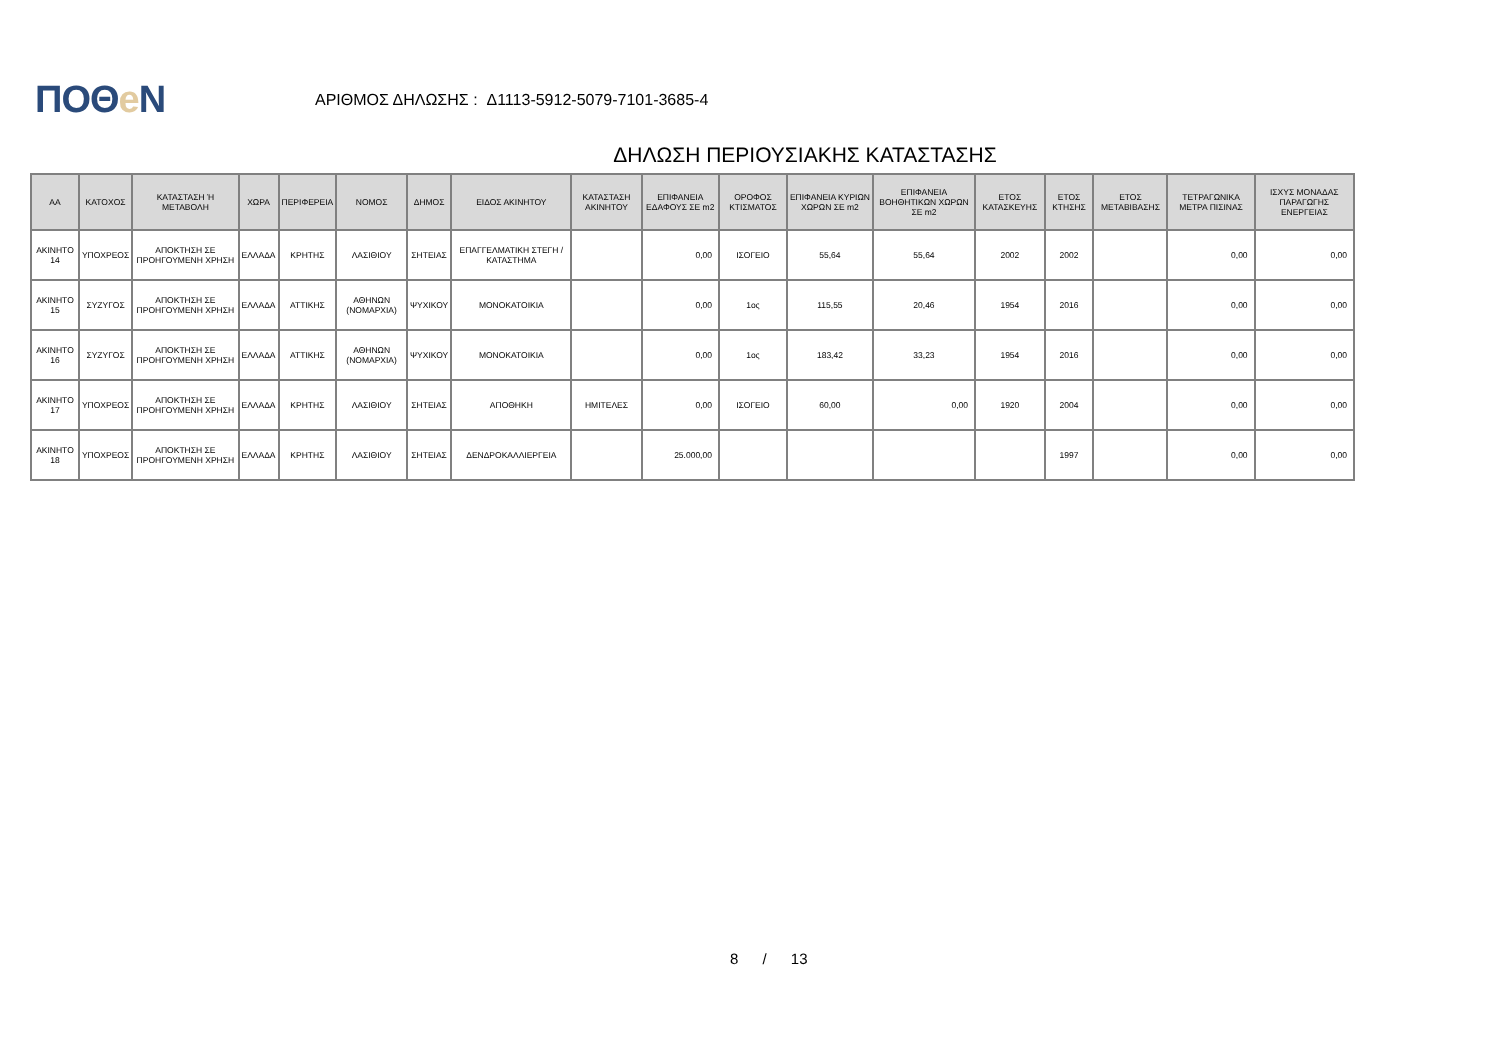ΠΟΘe Ν
ΑΡΙΘΜΟΣ ΔΗΛΩΣΗΣ : Δ1113-5912-5079-7101-3685-4
ΔΗΛΩΣΗ ΠΕΡΙΟΥΣΙΑΚΗΣ ΚΑΤΑΣΤΑΣΗΣ
| ΑΑ | ΚΑΤΟΧΟΣ | ΚΑΤΑΣΤΑΣΗ Ή ΜΕΤΑΒΟΛΗ | ΧΩΡΑ | ΠΕΡΙΦΕΡΕΙΑ | ΝΟΜΟΣ | ΔΗΜΟΣ | ΕΙΔΟΣ ΑΚΙΝΗΤΟΥ | ΚΑΤΑΣΤΑΣΗ ΑΚΙΝΗΤΟΥ | ΕΠΙΦΑΝΕΙΑ ΕΔΑΦΟΥΣ ΣΕ m2 | ΟΡΟΦΟΣ ΚΤΙΣΜΑΤΟΣ | ΕΠΙΦΑΝΕΙΑ ΚΥΡΙΩΝ ΧΩΡΩΝ ΣΕ m2 | ΕΠΙΦΑΝΕΙΑ ΒΟΗΘΗΤΙΚΩΝ ΧΩΡΩΝ ΣΕ m2 | ΕΤΟΣ ΚΑΤΑΣΚΕΥΗΣ | ΕΤΟΣ ΚΤΗΣΗΣ | ΕΤΟΣ ΜΕΤΑΒΙΒΑΣΗΣ | ΤΕΤΡΑΓΩΝΙΚΑ ΜΕΤΡΑ ΠΙΣΙΝΑΣ | ΙΣΧΥΣ ΜΟΝΑΔΑΣ ΠΑΡΑΓΩΓΗΣ ΕΝΕΡΓΕΙΑΣ |
| --- | --- | --- | --- | --- | --- | --- | --- | --- | --- | --- | --- | --- | --- | --- | --- | --- | --- |
| ΑΚΙΝΗΤΟ 14 | ΥΠΟΧΡΕΟΣ | ΑΠΟΚΤΗΣΗ ΣΕ ΠΡΟΗΓΟΥΜΕΝΗ ΧΡΗΣΗ | ΕΛΛΑΔΑ | ΚΡΗΤΗΣ | ΛΑΣΙΘΙΟΥ | ΣΗΤΕΙΑΣ | ΕΠΑΓΓΕΛΜΑΤΙΚΗ ΣΤΕΓΗ / ΚΑΤΑΣΤΗΜΑ | | 0,00 | ΙΣΟΓΕΙΟ | 55,64 | 55,64 | 2002 | 2002 | | 0,00 | 0,00 |
| ΑΚΙΝΗΤΟ 15 | ΣΥΖΥΓΟΣ | ΑΠΟΚΤΗΣΗ ΣΕ ΠΡΟΗΓΟΥΜΕΝΗ ΧΡΗΣΗ | ΕΛΛΑΔΑ | ΑΤΤΙΚΗΣ | ΑΘΗΝΩΝ (ΝΟΜΑΡΧΙΑ) | ΨΥΧΙΚΟΥ | ΜΟΝΟΚΑΤΟΙΚΙΑ | | 0,00 | 1ος | 115,55 | 20,46 | 1954 | 2016 | | 0,00 | 0,00 |
| ΑΚΙΝΗΤΟ 16 | ΣΥΖΥΓΟΣ | ΑΠΟΚΤΗΣΗ ΣΕ ΠΡΟΗΓΟΥΜΕΝΗ ΧΡΗΣΗ | ΕΛΛΑΔΑ | ΑΤΤΙΚΗΣ | ΑΘΗΝΩΝ (ΝΟΜΑΡΧΙΑ) | ΨΥΧΙΚΟΥ | ΜΟΝΟΚΑΤΟΙΚΙΑ | | 0,00 | 1ος | 183,42 | 33,23 | 1954 | 2016 | | 0,00 | 0,00 |
| ΑΚΙΝΗΤΟ 17 | ΥΠΟΧΡΕΟΣ | ΑΠΟΚΤΗΣΗ ΣΕ ΠΡΟΗΓΟΥΜΕΝΗ ΧΡΗΣΗ | ΕΛΛΑΔΑ | ΚΡΗΤΗΣ | ΛΑΣΙΘΙΟΥ | ΣΗΤΕΙΑΣ | ΑΠΟΘΗΚΗ | ΗΜΙΤΕΛΕΣ | 0,00 | ΙΣΟΓΕΙΟ | 60,00 | 0,00 | 1920 | 2004 | | 0,00 | 0,00 |
| ΑΚΙΝΗΤΟ 18 | ΥΠΟΧΡΕΟΣ | ΑΠΟΚΤΗΣΗ ΣΕ ΠΡΟΗΓΟΥΜΕΝΗ ΧΡΗΣΗ | ΕΛΛΑΔΑ | ΚΡΗΤΗΣ | ΛΑΣΙΘΙΟΥ | ΣΗΤΕΙΑΣ | ΔΕΝΔΡΟΚΑΛΛΙΕΡΓΕΙΑ | | 25.000,00 | | | | | 1997 | | 0,00 | 0,00 |
8 / 13